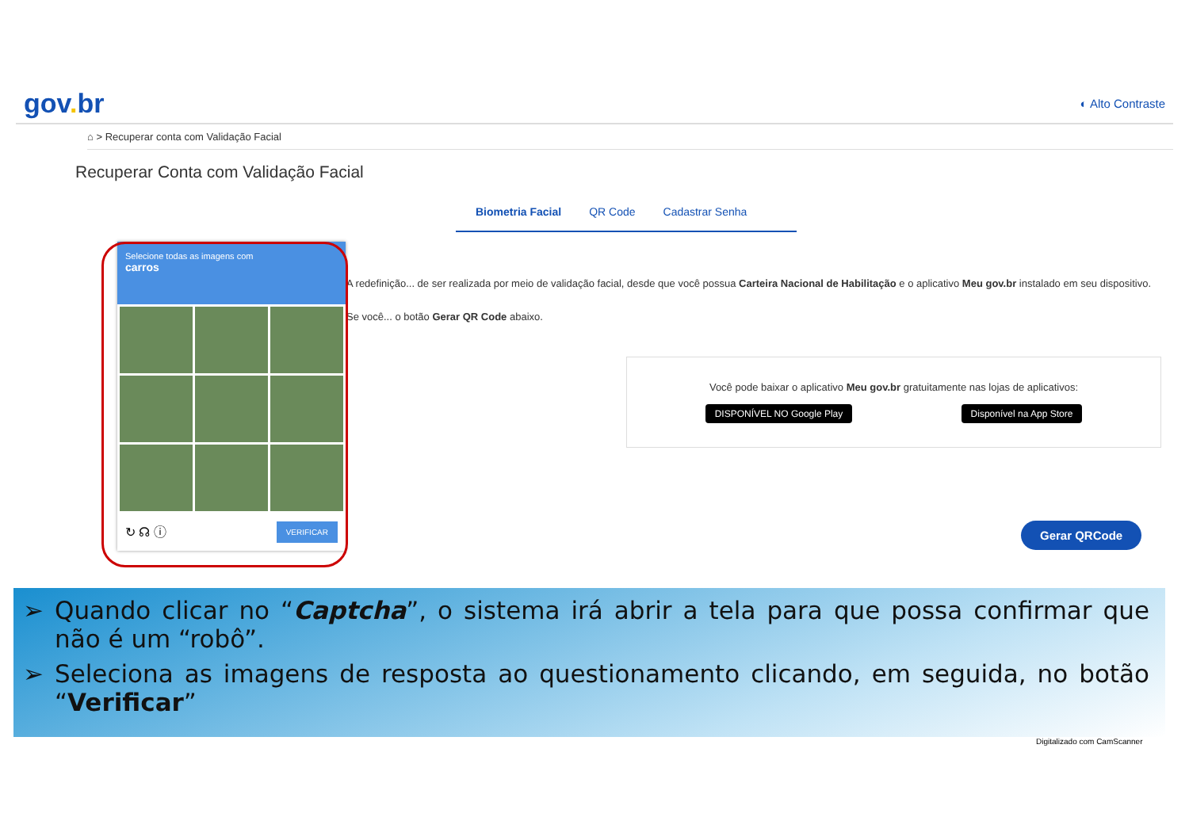gov. br
◐ Alto Contraste
⌂ > Recuperar conta com Validação Facial
Recuperar Conta com Validação Facial
Biometria Facial QR Code Cadastrar Senha
A redefinição... de ser realizada por meio de validação facial, desde que você possua Carteira Nacional de Habilitação e o aplicativo Meu gov.br instalado em seu dispositivo.
Se você... o botão Gerar QR Code abaixo.
Você pode baixar o aplicativo Meu gov.br gratuitamente nas lojas de aplicativos:
DISPONÍVEL NO Google Play Disponível na App Store
Gerar QRCode
Selecione todas as imagens com
carros
↻ ☊ ⓘ VERIFICAR
➢ Quando clicar no “Captcha”, o sistema irá abrir a tela para que possa confirmar que não é um “robô”.
➢ Seleciona as imagens de resposta ao questionamento clicando, em seguida, no botão “Verificar”
Digitalizado com CamScanner